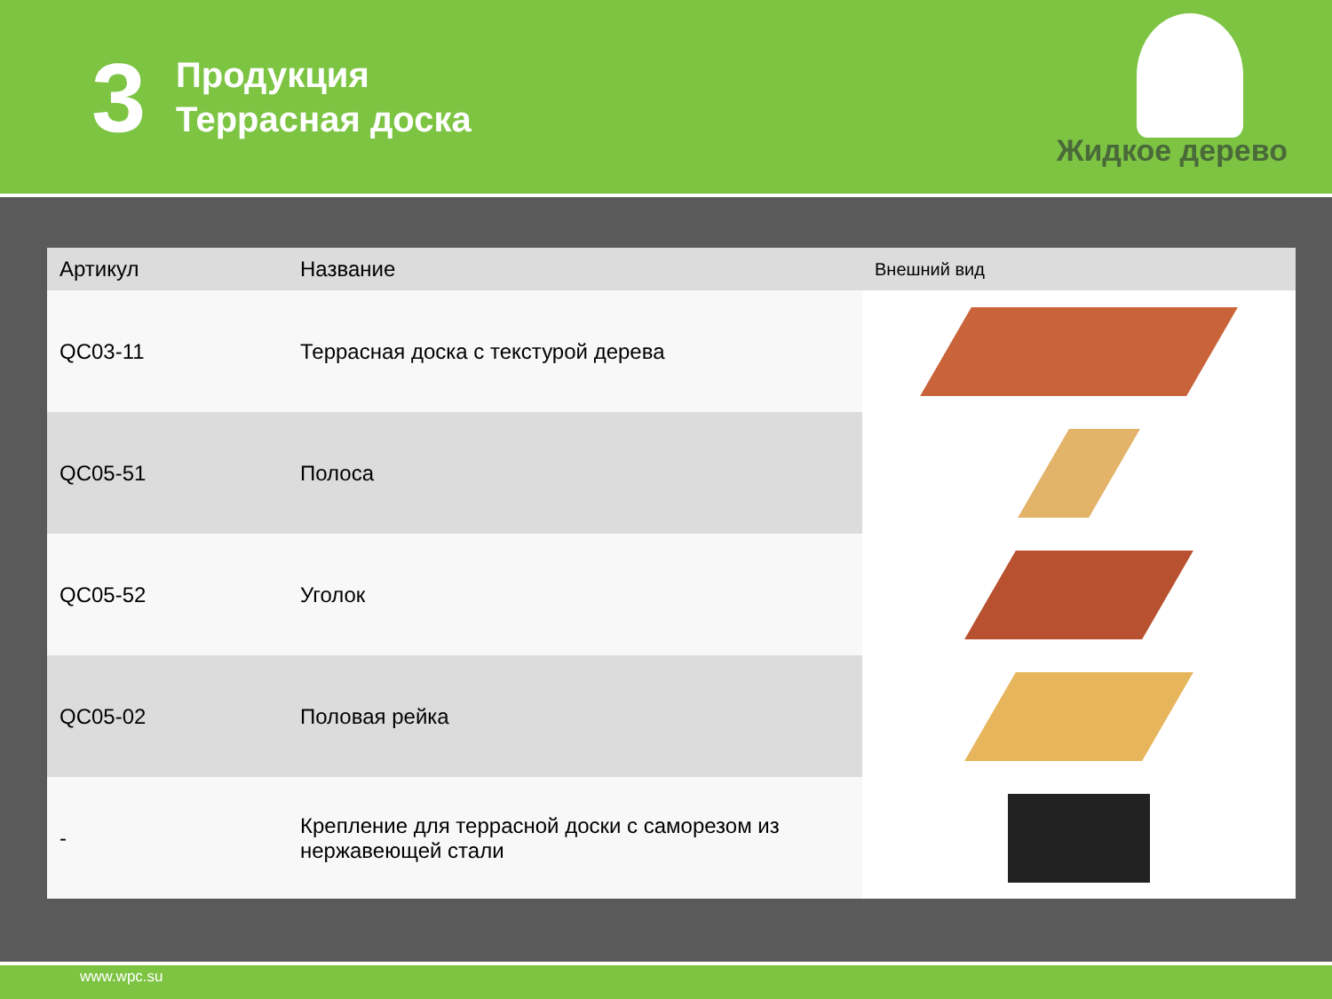3
Продукция
Террасная доска
Жидкое дерево
| Артикул | Название | Внешний вид |
| --- | --- | --- |
| QC03-11 | Террасная доска с текстурой дерева | |
| QC05-51 | Полоса | |
| QC05-52 | Уголок | |
| QC05-02 | Половая рейка | |
| - | Крепление для террасной доски с саморезом из нержавеющей стали | |
www.wpc.su